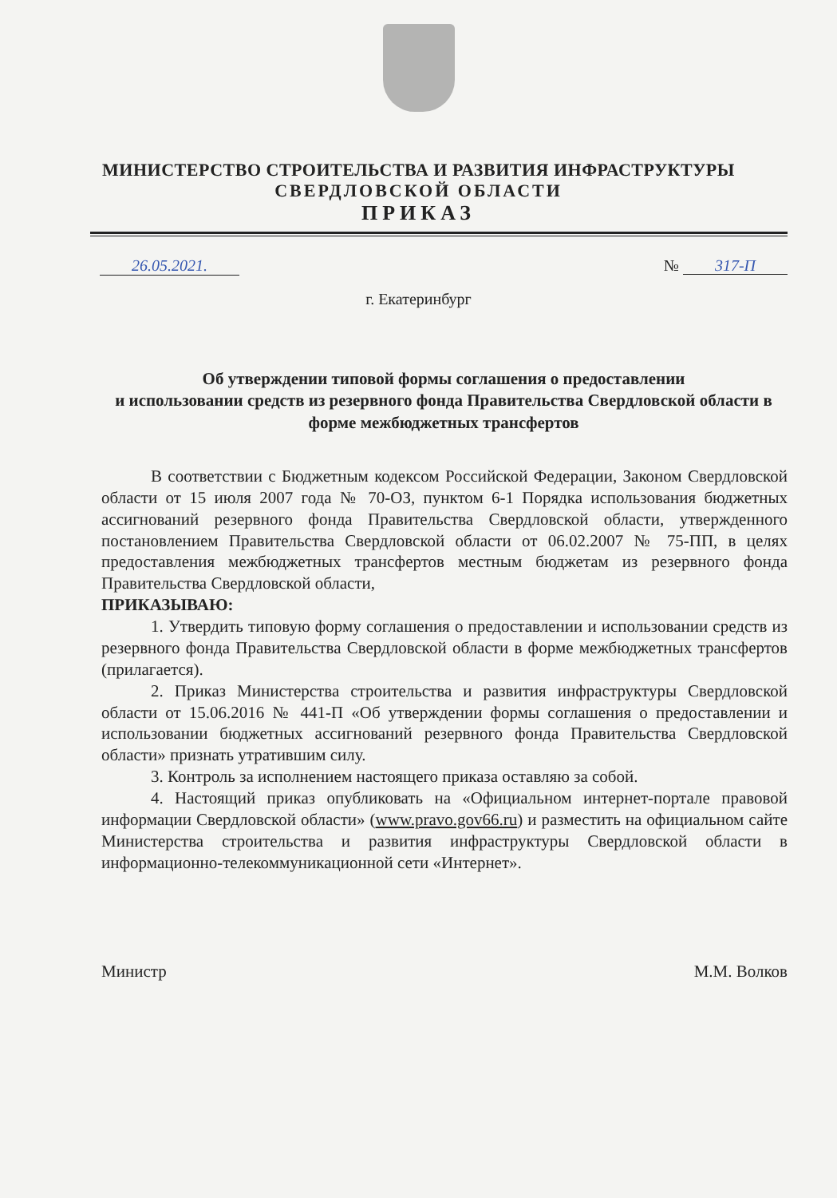МИНИСТЕРСТВО СТРОИТЕЛЬСТВА И РАЗВИТИЯ ИНФРАСТРУКТУРЫ
СВЕРДЛОВСКОЙ ОБЛАСТИ
ПРИКАЗ
26.05.2021. № 317-П
г. Екатеринбург
Об утверждении типовой формы соглашения о предоставлении
и использовании средств из резервного фонда Правительства Свердловской области в форме межбюджетных трансфертов
В соответствии с Бюджетным кодексом Российской Федерации, Законом Свердловской области от 15 июля 2007 года № 70-ОЗ, пунктом 6-1 Порядка использования бюджетных ассигнований резервного фонда Правительства Свердловской области, утвержденного постановлением Правительства Свердловской области от 06.02.2007 № 75-ПП, в целях предоставления межбюджетных трансфертов местным бюджетам из резервного фонда Правительства Свердловской области,
ПРИКАЗЫВАЮ:
1. Утвердить типовую форму соглашения о предоставлении и использовании средств из резервного фонда Правительства Свердловской области в форме межбюджетных трансфертов (прилагается).
2. Приказ Министерства строительства и развития инфраструктуры Свердловской области от 15.06.2016 № 441-П «Об утверждении формы соглашения о предоставлении и использовании бюджетных ассигнований резервного фонда Правительства Свердловской области» признать утратившим силу.
3. Контроль за исполнением настоящего приказа оставляю за собой.
4. Настоящий приказ опубликовать на «Официальном интернет-портале правовой информации Свердловской области» (www.pravo.gov66.ru) и разместить на официальном сайте Министерства строительства и развития инфраструктуры Свердловской области в информационно-телекоммуникационной сети «Интернет».
Министр М.М. Волков